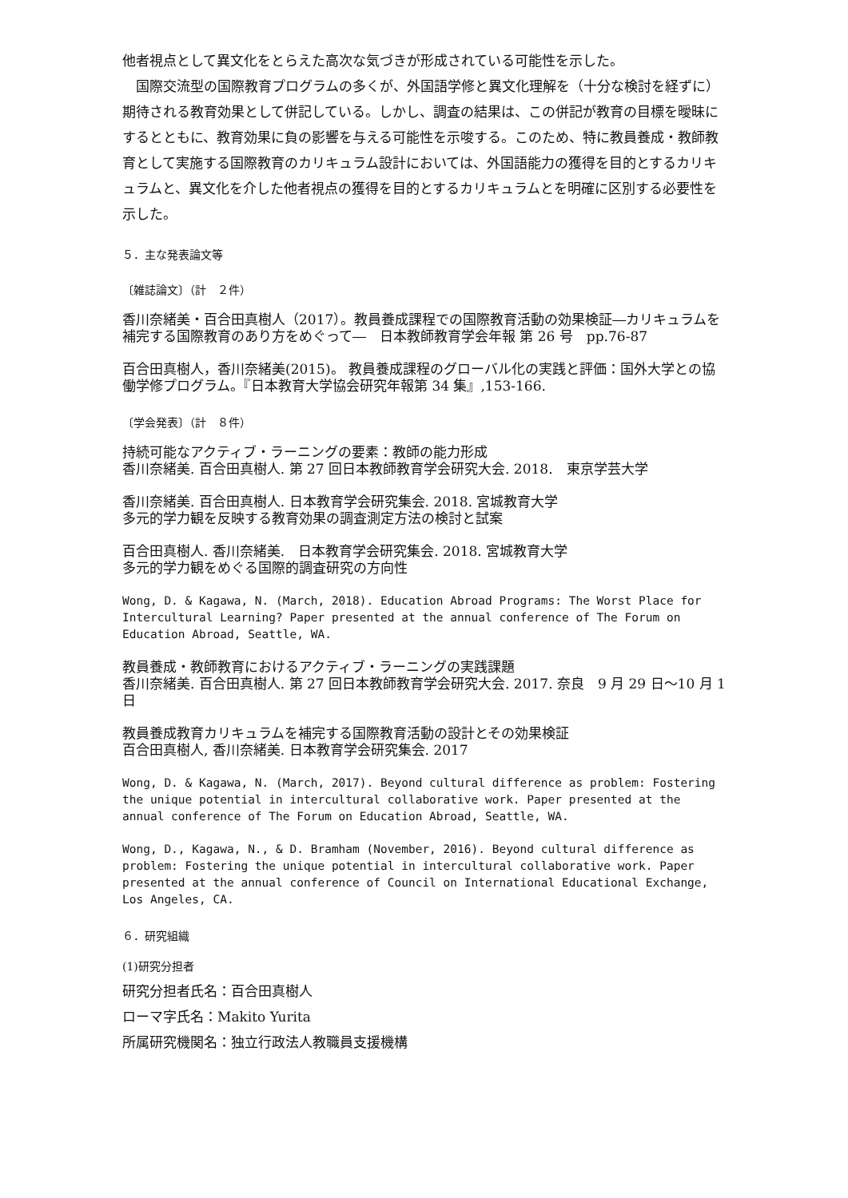他者視点として異文化をとらえた高次な気づきが形成されている可能性を示した。
　国際交流型の国際教育プログラムの多くが、外国語学修と異文化理解を（十分な検討を経ずに）期待される教育効果として併記している。しかし、調査の結果は、この併記が教育の目標を曖昧にするとともに、教育効果に負の影響を与える可能性を示唆する。このため、特に教員養成・教師教育として実施する国際教育のカリキュラム設計においては、外国語能力の獲得を目的とするカリキュラムと、異文化を介した他者視点の獲得を目的とするカリキュラムとを明確に区別する必要性を示した。
５．主な発表論文等
〔雑誌論文〕（計　２件）
香川奈緒美・百合田真樹人（2017）。教員養成課程での国際教育活動の効果検証―カリキュラムを補完する国際教育のあり方をめぐって―　日本教師教育学会年報 第 26 号　pp.76-87
百合田真樹人，香川奈緒美(2015)。 教員養成課程のグローバル化の実践と評価：国外大学との協働学修プログラム。『日本教育大学協会研究年報第 34 集』,153-166.
〔学会発表〕（計　８件）
持続可能なアクティブ・ラーニングの要素：教師の能力形成
香川奈緒美. 百合田真樹人. 第 27 回日本教師教育学会研究大会. 2018.　東京学芸大学
香川奈緒美. 百合田真樹人. 日本教育学会研究集会. 2018. 宮城教育大学
多元的学力観を反映する教育効果の調査測定方法の検討と試案
百合田真樹人. 香川奈緒美.　日本教育学会研究集会. 2018. 宮城教育大学
多元的学力観をめぐる国際的調査研究の方向性
Wong, D. & Kagawa, N. (March, 2018). Education Abroad Programs: The Worst Place for Intercultural Learning? Paper presented at the annual conference of The Forum on Education Abroad, Seattle, WA.
教員養成・教師教育におけるアクティブ・ラーニングの実践課題
香川奈緒美. 百合田真樹人. 第 27 回日本教師教育学会研究大会. 2017. 奈良　9 月 29 日～10 月 1 日
教員養成教育カリキュラムを補完する国際教育活動の設計とその効果検証
百合田真樹人, 香川奈緒美. 日本教育学会研究集会. 2017
Wong, D. & Kagawa, N. (March, 2017). Beyond cultural difference as problem: Fostering the unique potential in intercultural collaborative work. Paper presented at the annual conference of The Forum on Education Abroad, Seattle, WA.
Wong, D., Kagawa, N., & D. Bramham (November, 2016). Beyond cultural difference as problem: Fostering the unique potential in intercultural collaborative work. Paper presented at the annual conference of Council on International Educational Exchange, Los Angeles, CA.
６．研究組織
(1)研究分担者
研究分担者氏名：百合田真樹人
ローマ字氏名：Makito Yurita
所属研究機関名：独立行政法人教職員支援機構